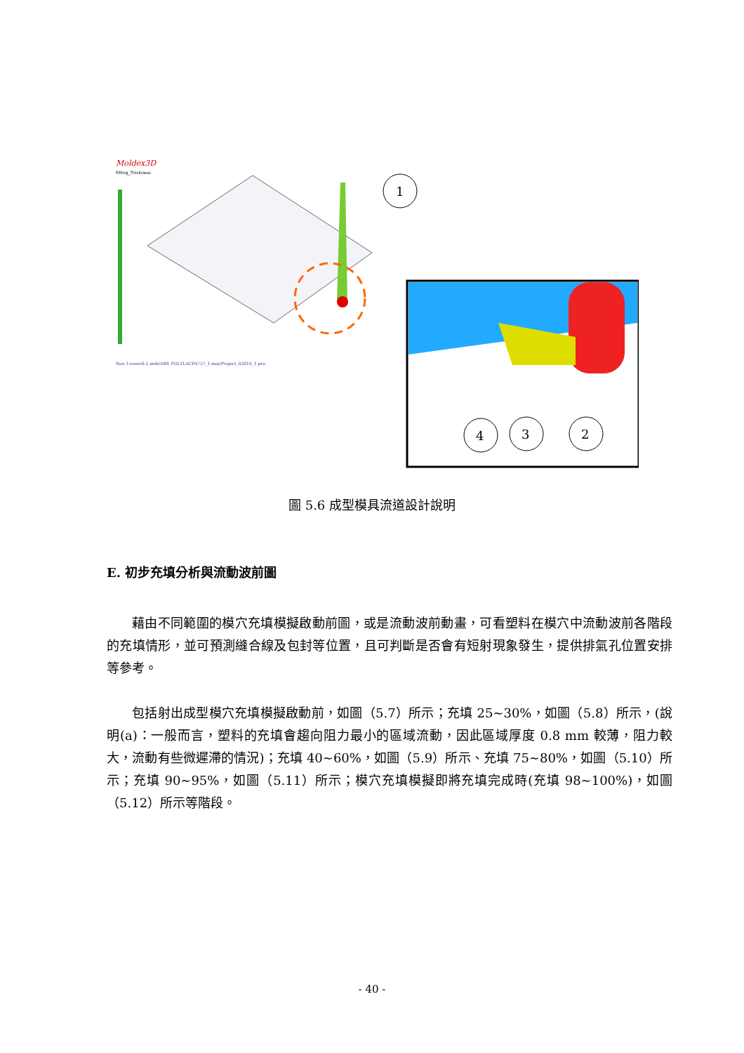Moldex3D
Filling_Thickness
1
Run 1:cover0-2.msh/ABS_POLYLACPA757_1.mat/Project_02810_1.pro
4
3
2
圖 5.6 成型模具流道設計說明
E. 初步充填分析與流動波前圖
藉由不同範圍的模穴充填模擬啟動前圖，或是流動波前動畫，可看塑料在模穴中流動波前各階段的充填情形，並可預測縫合線及包封等位置，且可判斷是否會有短射現象發生，提供排氣孔位置安排等參考。
包括射出成型模穴充填模擬啟動前，如圖（5.7）所示；充填 25~30%，如圖（5.8）所示，(說明(a)：一般而言，塑料的充填會趨向阻力最小的區域流動，因此區域厚度 0.8 mm 較薄，阻力較大，流動有些微遲滯的情況)；充填 40~60%，如圖（5.9）所示、充填 75~80%，如圖（5.10）所示；充填 90~95%，如圖（5.11）所示；模穴充填模擬即將充填完成時(充填 98~100%)，如圖（5.12）所示等階段。
- 40 -